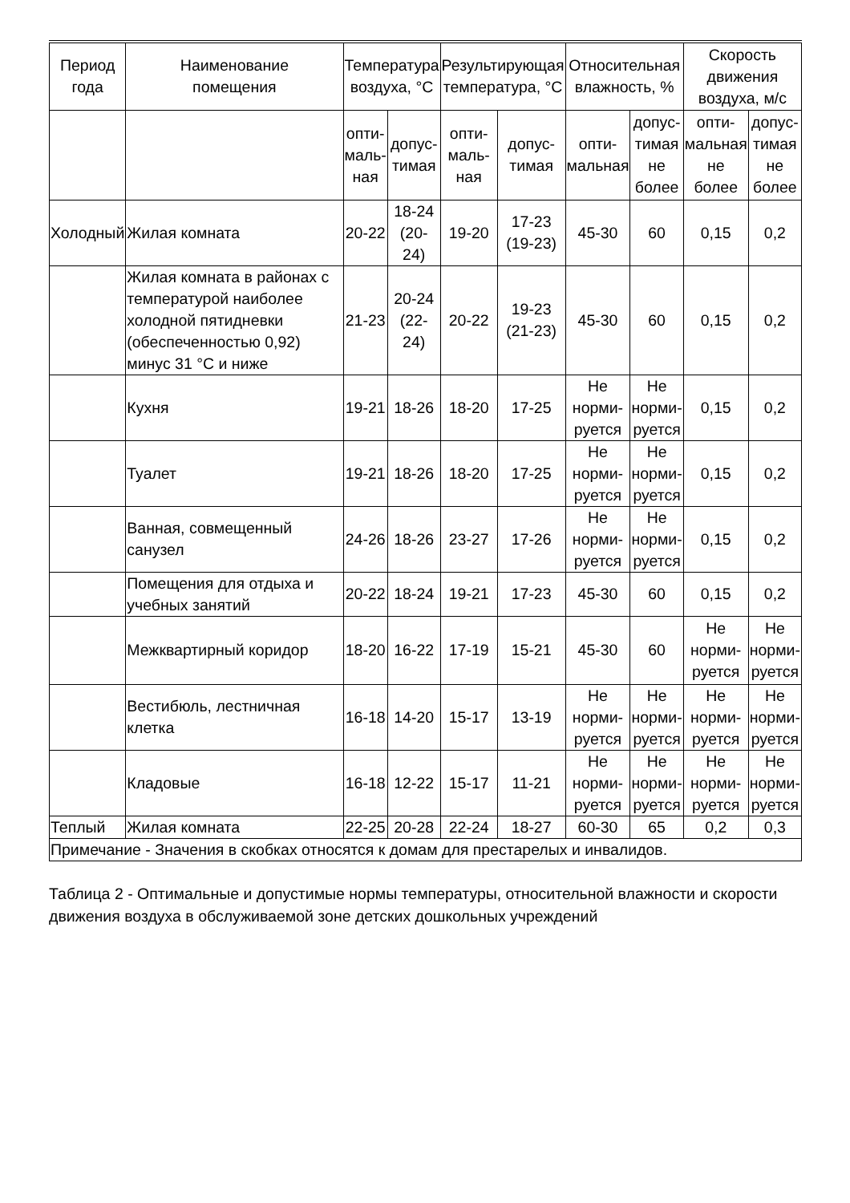| Период года | Наименование помещения | Температура воздуха, °С | | Результирующая температура, °С | | Относительная влажность, % | | Скорость движения воздуха, м/с | |
| --- | --- | --- | --- | --- | --- | --- | --- | --- | --- |
| | | опти- маль- ная | допус- тимая | опти- маль- ная | допус- тимая | опти- мальная | допус- тимая не более | опти- мальная не более | допус- тимая не более |
| Холодный | Жилая комната | 20-22 | 18-24 (20-24) | 19-20 | 17-23 (19-23) | 45-30 | 60 | 0,15 | 0,2 |
| | Жилая комната в районах с температурой наиболее холодной пятидневки (обеспеченностью 0,92) минус 31 °С и ниже | 21-23 | 20-24 (22-24) | 20-22 | 19-23 (21-23) | 45-30 | 60 | 0,15 | 0,2 |
| | Кухня | 19-21 | 18-26 | 18-20 | 17-25 | Не норми- руется | Не норми- руется | 0,15 | 0,2 |
| | Туалет | 19-21 | 18-26 | 18-20 | 17-25 | Не норми- руется | Не норми- руется | 0,15 | 0,2 |
| | Ванная, совмещенный санузел | 24-26 | 18-26 | 23-27 | 17-26 | Не норми- руется | Не норми- руется | 0,15 | 0,2 |
| | Помещения для отдыха и учебных занятий | 20-22 | 18-24 | 19-21 | 17-23 | 45-30 | 60 | 0,15 | 0,2 |
| | Межквартирный коридор | 18-20 | 16-22 | 17-19 | 15-21 | 45-30 | 60 | Не норми- руется | Не норми- руется |
| | Вестибюль, лестничная клетка | 16-18 | 14-20 | 15-17 | 13-19 | Не норми- руется | Не норми- руется | Не норми- руется | Не норми- руется |
| | Кладовые | 16-18 | 12-22 | 15-17 | 11-21 | Не норми- руется | Не норми- руется | Не норми- руется | Не норми- руется |
| Теплый | Жилая комната | 22-25 | 20-28 | 22-24 | 18-27 | 60-30 | 65 | 0,2 | 0,3 |
| Примечание - Значения в скобках относятся к домам для престарелых и инвалидов. | | | | | | | | | |
Таблица 2 - Оптимальные и допустимые нормы температуры, относительной влажности и скорости движения воздуха в обслуживаемой зоне детских дошкольных учреждений